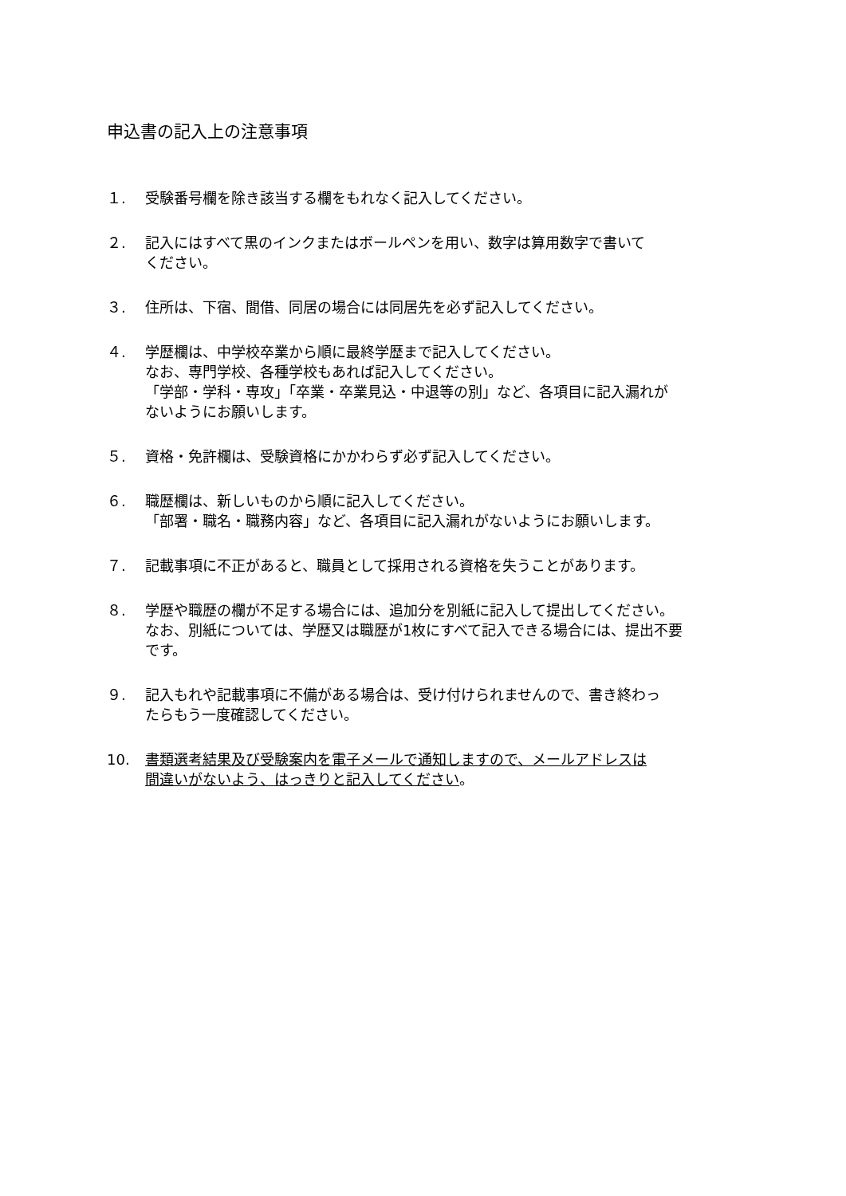申込書の記入上の注意事項
１. 受験番号欄を除き該当する欄をもれなく記入してください。
２. 記入にはすべて黒のインクまたはボールペンを用い、数字は算用数字で書いて
ください。
３. 住所は、下宿、間借、同居の場合には同居先を必ず記入してください。
４. 学歴欄は、中学校卒業から順に最終学歴まで記入してください。
なお、専門学校、各種学校もあれば記入してください。
「学部・学科・専攻」「卒業・卒業見込・中退等の別」など、各項目に記入漏れが
ないようにお願いします。
５. 資格・免許欄は、受験資格にかかわらず必ず記入してください。
６. 職歴欄は、新しいものから順に記入してください。
「部署・職名・職務内容」など、各項目に記入漏れがないようにお願いします。
７. 記載事項に不正があると、職員として採用される資格を失うことがあります。
８. 学歴や職歴の欄が不足する場合には、追加分を別紙に記入して提出してください。
なお、別紙については、学歴又は職歴が1枚にすべて記入できる場合には、提出不要
です。
９. 記入もれや記載事項に不備がある場合は、受け付けられませんので、書き終わっ
たらもう一度確認してください。
10. 書類選考結果及び受験案内を電子メールで通知しますので、メールアドレスは
間違いがないよう、はっきりと記入してください。